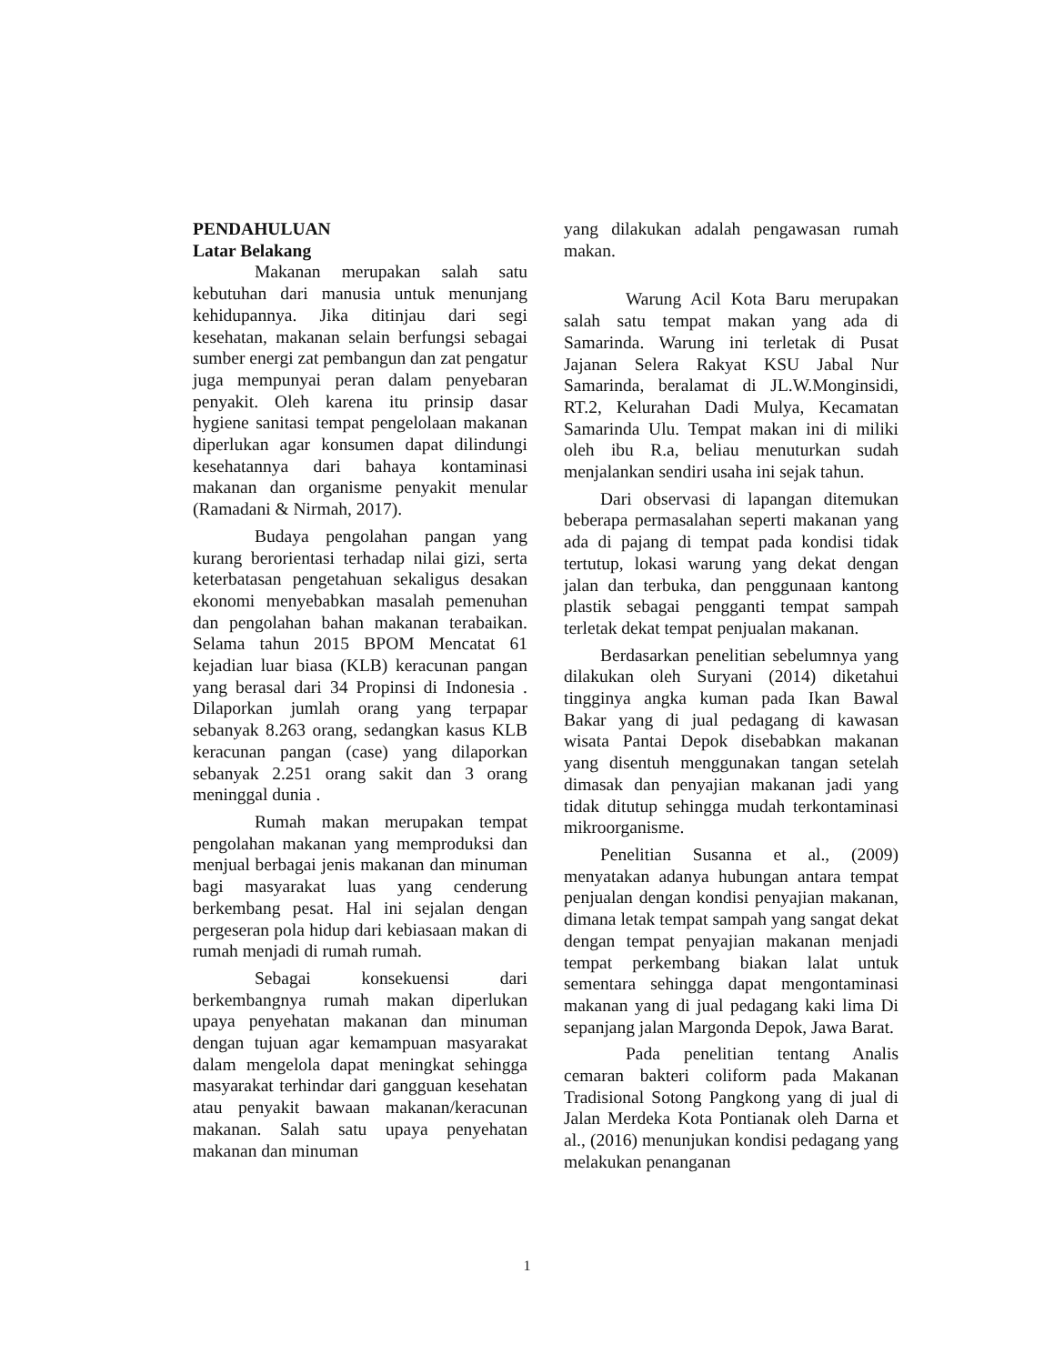PENDAHULUAN
Latar Belakang
Makanan merupakan salah satu kebutuhan dari manusia untuk menunjang kehidupannya. Jika ditinjau dari segi kesehatan, makanan selain berfungsi sebagai sumber energi zat pembangun dan zat pengatur juga mempunyai peran dalam penyebaran penyakit. Oleh karena itu prinsip dasar hygiene sanitasi tempat pengelolaan makanan diperlukan agar konsumen dapat dilindungi kesehatannya dari bahaya kontaminasi makanan dan organisme penyakit menular (Ramadani & Nirmah, 2017).
Budaya pengolahan pangan yang kurang berorientasi terhadap nilai gizi, serta keterbatasan pengetahuan sekaligus desakan ekonomi menyebabkan masalah pemenuhan dan pengolahan bahan makanan terabaikan. Selama tahun 2015 BPOM Mencatat 61 kejadian luar biasa (KLB) keracunan pangan yang berasal dari 34 Propinsi di Indonesia . Dilaporkan jumlah orang yang terpapar sebanyak 8.263 orang, sedangkan kasus KLB keracunan pangan (case) yang dilaporkan sebanyak 2.251 orang sakit dan 3 orang meninggal dunia .
Rumah makan merupakan tempat pengolahan makanan yang memproduksi dan menjual berbagai jenis makanan dan minuman bagi masyarakat luas yang cenderung berkembang pesat. Hal ini sejalan dengan pergeseran pola hidup dari kebiasaan makan di rumah menjadi di rumah rumah.
Sebagai konsekuensi dari berkembangnya rumah makan diperlukan upaya penyehatan makanan dan minuman dengan tujuan agar kemampuan masyarakat dalam mengelola dapat meningkat sehingga masyarakat terhindar dari gangguan kesehatan atau penyakit bawaan makanan/keracunan makanan. Salah satu upaya penyehatan makanan dan minuman
yang dilakukan adalah pengawasan rumah makan.
Warung Acil Kota Baru merupakan salah satu tempat makan yang ada di Samarinda. Warung ini terletak di Pusat Jajanan Selera Rakyat KSU Jabal Nur Samarinda, beralamat di JL.W.Monginsidi, RT.2, Kelurahan Dadi Mulya, Kecamatan Samarinda Ulu. Tempat makan ini di miliki oleh ibu R.a, beliau menuturkan sudah menjalankan sendiri usaha ini sejak tahun.
Dari observasi di lapangan ditemukan beberapa permasalahan seperti makanan yang ada di pajang di tempat pada kondisi tidak tertutup, lokasi warung yang dekat dengan jalan dan terbuka, dan penggunaan kantong plastik sebagai pengganti tempat sampah terletak dekat tempat penjualan makanan.
Berdasarkan penelitian sebelumnya yang dilakukan oleh Suryani (2014) diketahui tingginya angka kuman pada Ikan Bawal Bakar yang di jual pedagang di kawasan wisata Pantai Depok disebabkan makanan yang disentuh menggunakan tangan setelah dimasak dan penyajian makanan jadi yang tidak ditutup sehingga mudah terkontaminasi mikroorganisme.
Penelitian Susanna et al., (2009) menyatakan adanya hubungan antara tempat penjualan dengan kondisi penyajian makanan, dimana letak tempat sampah yang sangat dekat dengan tempat penyajian makanan menjadi tempat perkembang biakan lalat untuk sementara sehingga dapat mengontaminasi makanan yang di jual pedagang kaki lima Di sepanjang jalan Margonda Depok, Jawa Barat.
Pada penelitian tentang Analis cemaran bakteri coliform pada Makanan Tradisional Sotong Pangkong yang di jual di Jalan Merdeka Kota Pontianak oleh Darna et al., (2016) menunjukan kondisi pedagang yang melakukan penanganan
1